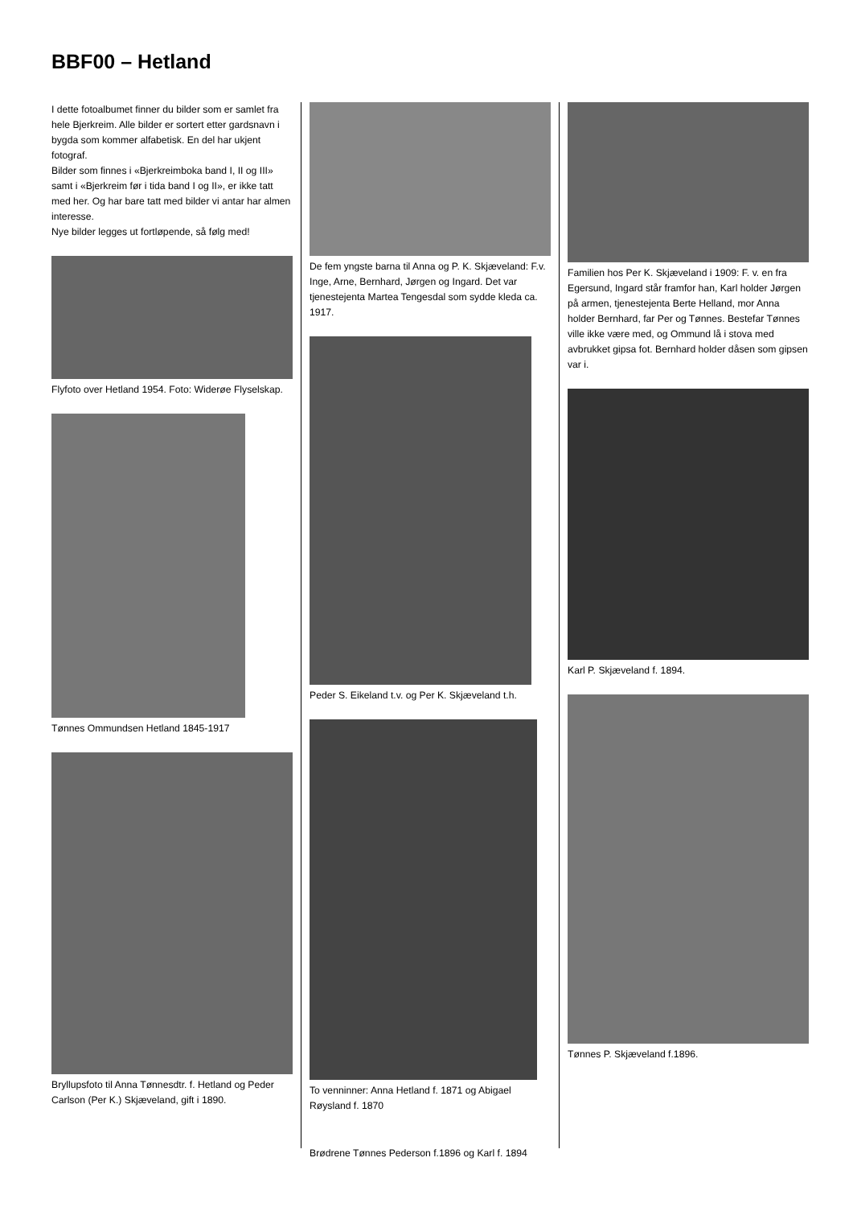BBF00 – Hetland
I dette fotoalbumet finner du bilder som er samlet fra hele Bjerkreim. Alle bilder er sortert etter gardsnavn i bygda som kommer alfabetisk. En del har ukjent fotograf.
Bilder som finnes i «Bjerkreimboka band I, II og III» samt i «Bjerkreim før i tida band I og II», er ikke tatt med her. Og har bare tatt med bilder vi antar har almen interesse.
Nye bilder legges ut fortløpende, så følg med!
Flyfoto over Hetland 1954. Foto: Widerøe Flyselskap.
Tønnes Ommundsen Hetland 1845-1917
Bryllupsfoto til Anna Tønnesdtr. f. Hetland og Peder Carlson (Per K.) Skjæveland, gift i 1890.
De fem yngste barna til Anna og P. K. Skjæveland: F.v. Inge, Arne, Bernhard, Jørgen og Ingard. Det var tjenestejenta Martea Tengesdal som sydde kleda ca. 1917.
Peder S. Eikeland t.v. og Per K. Skjæveland t.h.
To venninner: Anna Hetland f. 1871 og Abigael Røysland f. 1870
Brødrene Tønnes Pederson f.1896 og Karl f. 1894
Familien hos Per K. Skjæveland i 1909: F. v. en fra Egersund, Ingard står framfor han, Karl holder Jørgen på armen, tjenestejenta Berte Helland, mor Anna holder Bernhard, far Per og Tønnes. Bestefar Tønnes ville ikke være med, og Ommund lå i stova med avbrukket gipsa fot. Bernhard holder dåsen som gipsen var i.
Karl P. Skjæveland f. 1894.
Tønnes P. Skjæveland f.1896.